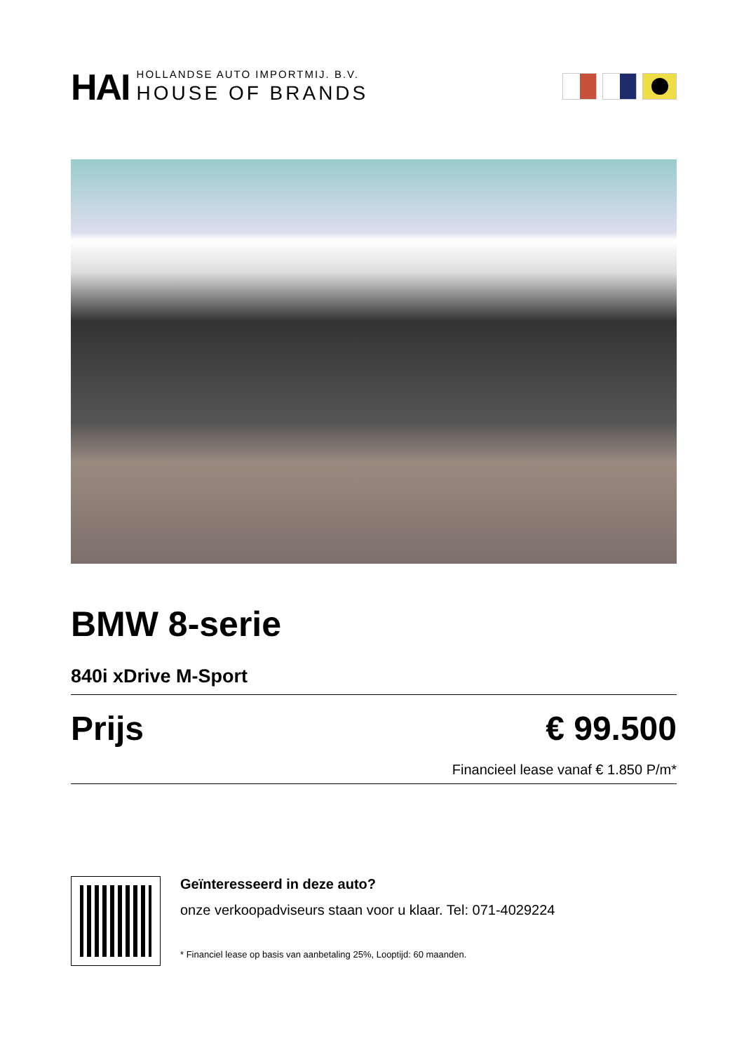HAI
HOLLANDSE AUTO IMPORTMIJ. B.V.
HOUSE OF BRANDS
BMW 8-serie
840i xDrive M-Sport
Prijs € 99.500
Financieel lease vanaf € 1.850 P/m*
Geïnteresseerd in deze auto?
onze verkoopadviseurs staan voor u klaar. Tel: 071-4029224
* Financiel lease op basis van aanbetaling 25%, Looptijd: 60 maanden.